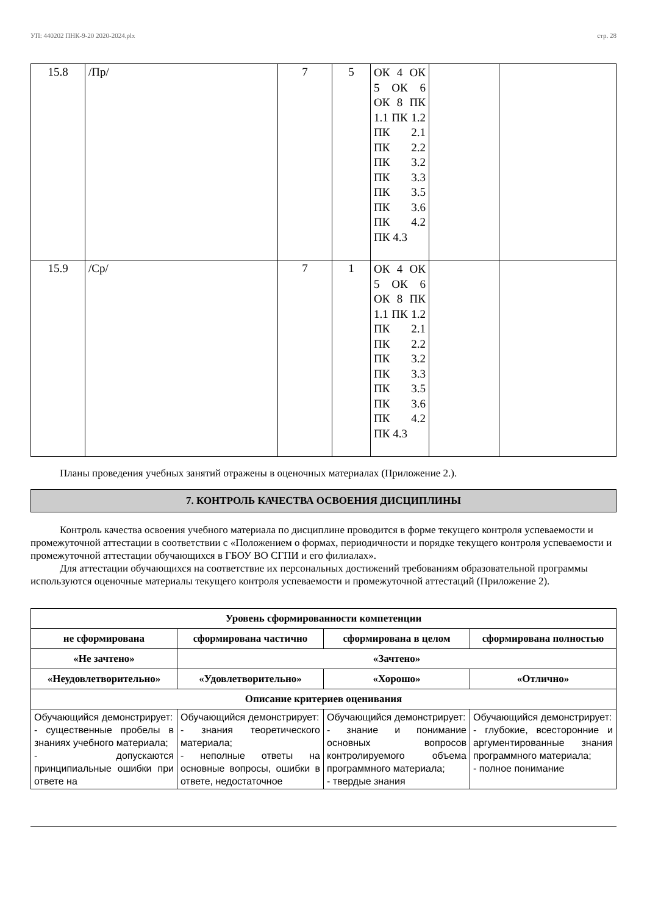УП: 440202 ПНК-9-20 2020-2024.plx стр. 28
| 15.8 | /Пр/ | 7 | 5 | ОК 4 ОК 5 ОК 6 ОК 8 ПК 1.1 ПК 1.2 ПК 2.1 ПК 2.2 ПК 3.2 ПК 3.3 ПК 3.5 ПК 3.6 ПК 4.2 ПК 4.3 | | |
| 15.9 | /Ср/ | 7 | 1 | ОК 4 ОК 5 ОК 6 ОК 8 ПК 1.1 ПК 1.2 ПК 2.1 ПК 2.2 ПК 3.2 ПК 3.3 ПК 3.5 ПК 3.6 ПК 4.2 ПК 4.3 | | |
Планы проведения учебных занятий отражены в оценочных материалах (Приложение 2.).
7. КОНТРОЛЬ КАЧЕСТВА ОСВОЕНИЯ ДИСЦИПЛИНЫ
Контроль качества освоения учебного материала по дисциплине проводится в форме текущего контроля успеваемости и промежуточной аттестации в соответствии с «Положением о формах, периодичности и порядке текущего контроля успеваемости и промежуточной аттестации обучающихся в ГБОУ ВО СГПИ и его филиалах».
Для аттестации обучающихся на соответствие их персональных достижений требованиям образовательной программы используются оценочные материалы текущего контроля успеваемости и промежуточной аттестаций (Приложение 2).
| Уровень сформированности компетенции | | | |
| --- | --- | --- | --- |
| не сформирована | сформирована частично | сформирована в целом | сформирована полностью |
| «Не зачтено» | «Зачтено» | | |
| «Неудовлетворительно» | «Удовлетворительно» | «Хорошо» | «Отлично» |
| Описание критериев оценивания | | | |
| Обучающийся демонстрирует: - существенные пробелы в знаниях учебного материала; - допускаются принципиальные ошибки при ответе на | Обучающийся демонстрирует: - знания теоретического материала; - неполные ответы на основные вопросы, ошибки в ответе, недостаточное | Обучающийся демонстрирует: - знание и понимание основных вопросов контролируемого объема программного материала; - твердые знания | Обучающийся демонстрирует: - глубокие, всесторонние и аргументированные знания программного материала; - полное понимание |